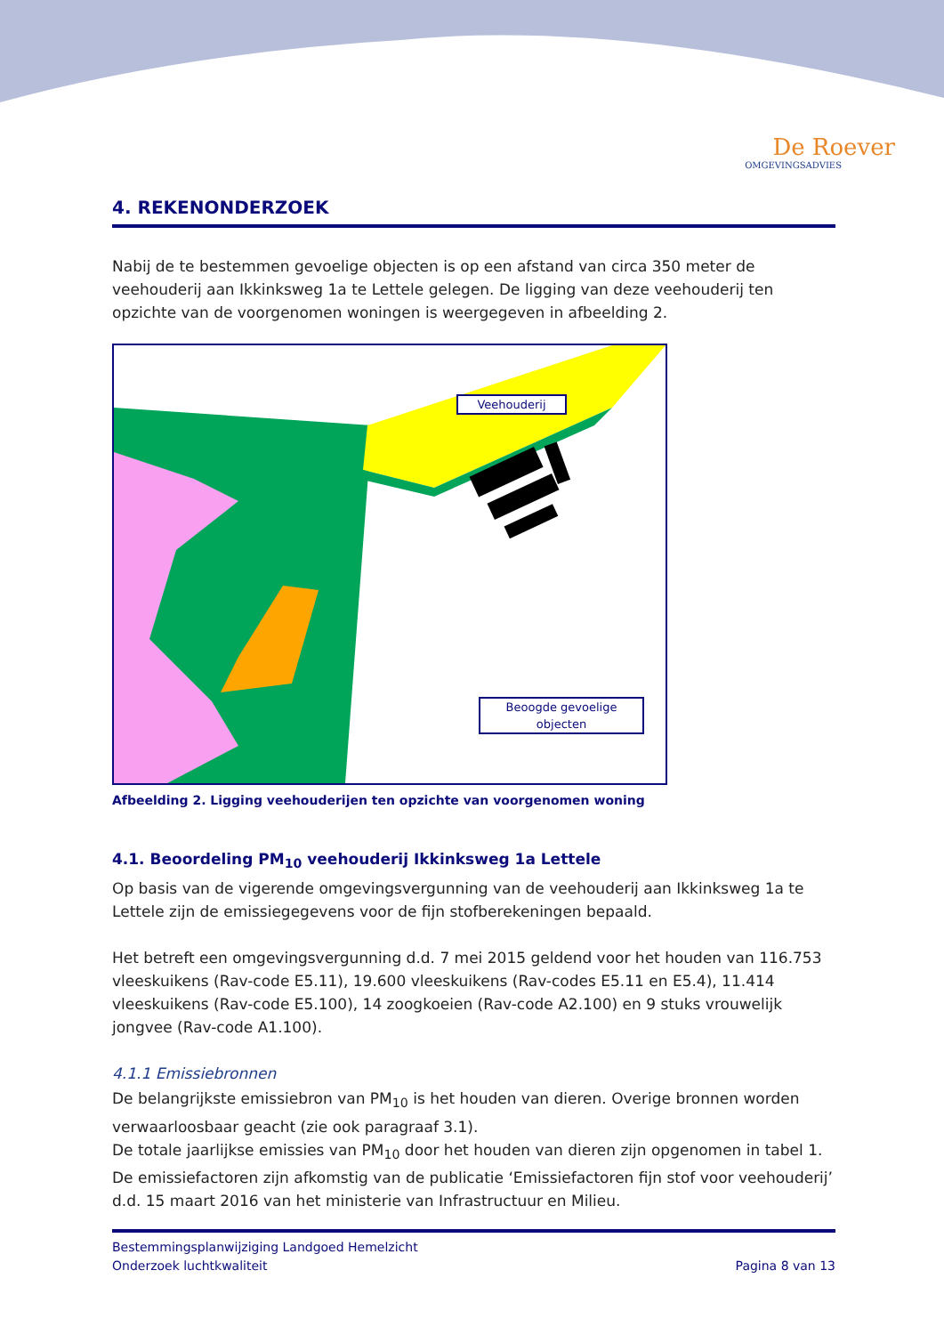De Roever
OMGEVINGSADVIES
4. REKENONDERZOEK
Nabij de te bestemmen gevoelige objecten is op een afstand van circa 350 meter de veehouderij aan Ikkinksweg 1a te Lettele gelegen. De ligging van deze veehouderij ten opzichte van de voorgenomen woningen is weergegeven in afbeelding 2.
Veehouderij
Beoogde gevoelige
objecten
Afbeelding 2. Ligging veehouderijen ten opzichte van voorgenomen woning
4.1. Beoordeling PM<sub>10</sub> veehouderij Ikkinksweg 1a Lettele
Op basis van de vigerende omgevingsvergunning van de veehouderij aan Ikkinksweg 1a te Lettele zijn de emissiegegevens voor de fijn stofberekeningen bepaald.
Het betreft een omgevingsvergunning d.d. 7 mei 2015 geldend voor het houden van 116.753 vleeskuikens (Rav-code E5.11), 19.600 vleeskuikens (Rav-codes E5.11 en E5.4), 11.414 vleeskuikens (Rav-code E5.100), 14 zoogkoeien (Rav-code A2.100) en 9 stuks vrouwelijk jongvee (Rav-code A1.100).
4.1.1 Emissiebronnen
De belangrijkste emissiebron van PM<sub>10</sub> is het houden van dieren. Overige bronnen worden verwaarloosbaar geacht (zie ook paragraaf 3.1).
De totale jaarlijkse emissies van PM<sub>10</sub> door het houden van dieren zijn opgenomen in tabel 1. De emissiefactoren zijn afkomstig van de publicatie ‘Emissiefactoren fijn stof voor veehouderij’ d.d. 15 maart 2016 van het ministerie van Infrastructuur en Milieu.
Bestemmingsplanwijziging Landgoed Hemelzicht
Onderzoek luchtkwaliteit Pagina 8 van 13